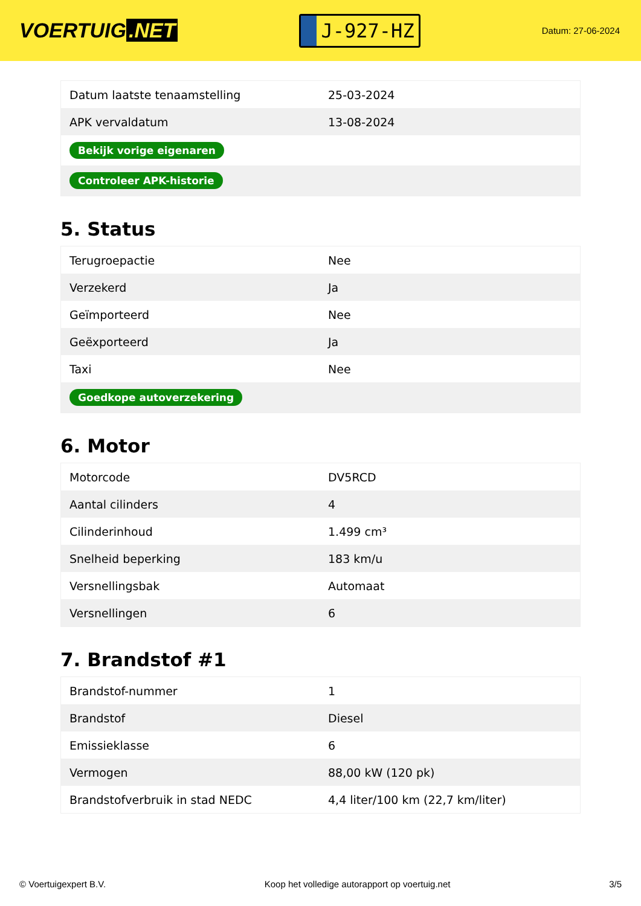VOERTUIG.NET
J-927-HZ
Datum: 27-06-2024
| Datum laatste tenaamstelling | 25-03-2024 |
| APK vervaldatum | 13-08-2024 |
| Bekijk vorige eigenaren | |
| Controleer APK-historie | |
5. Status
| Terugroepactie | Nee |
| Verzekerd | Ja |
| Geïmporteerd | Nee |
| Geëxporteerd | Ja |
| Taxi | Nee |
| Goedkope autoverzekering | |
6. Motor
| Motorcode | DV5RCD |
| Aantal cilinders | 4 |
| Cilinderinhoud | 1.499 cm³ |
| Snelheid beperking | 183 km/u |
| Versnellingsbak | Automaat |
| Versnellingen | 6 |
7. Brandstof #1
| Brandstof-nummer | 1 |
| Brandstof | Diesel |
| Emissieklasse | 6 |
| Vermogen | 88,00 kW (120 pk) |
| Brandstofverbruik in stad NEDC | 4,4 liter/100 km (22,7 km/liter) |
© Voertuigexpert B.V. Koop het volledige autorapport op voertuig.net 3/5